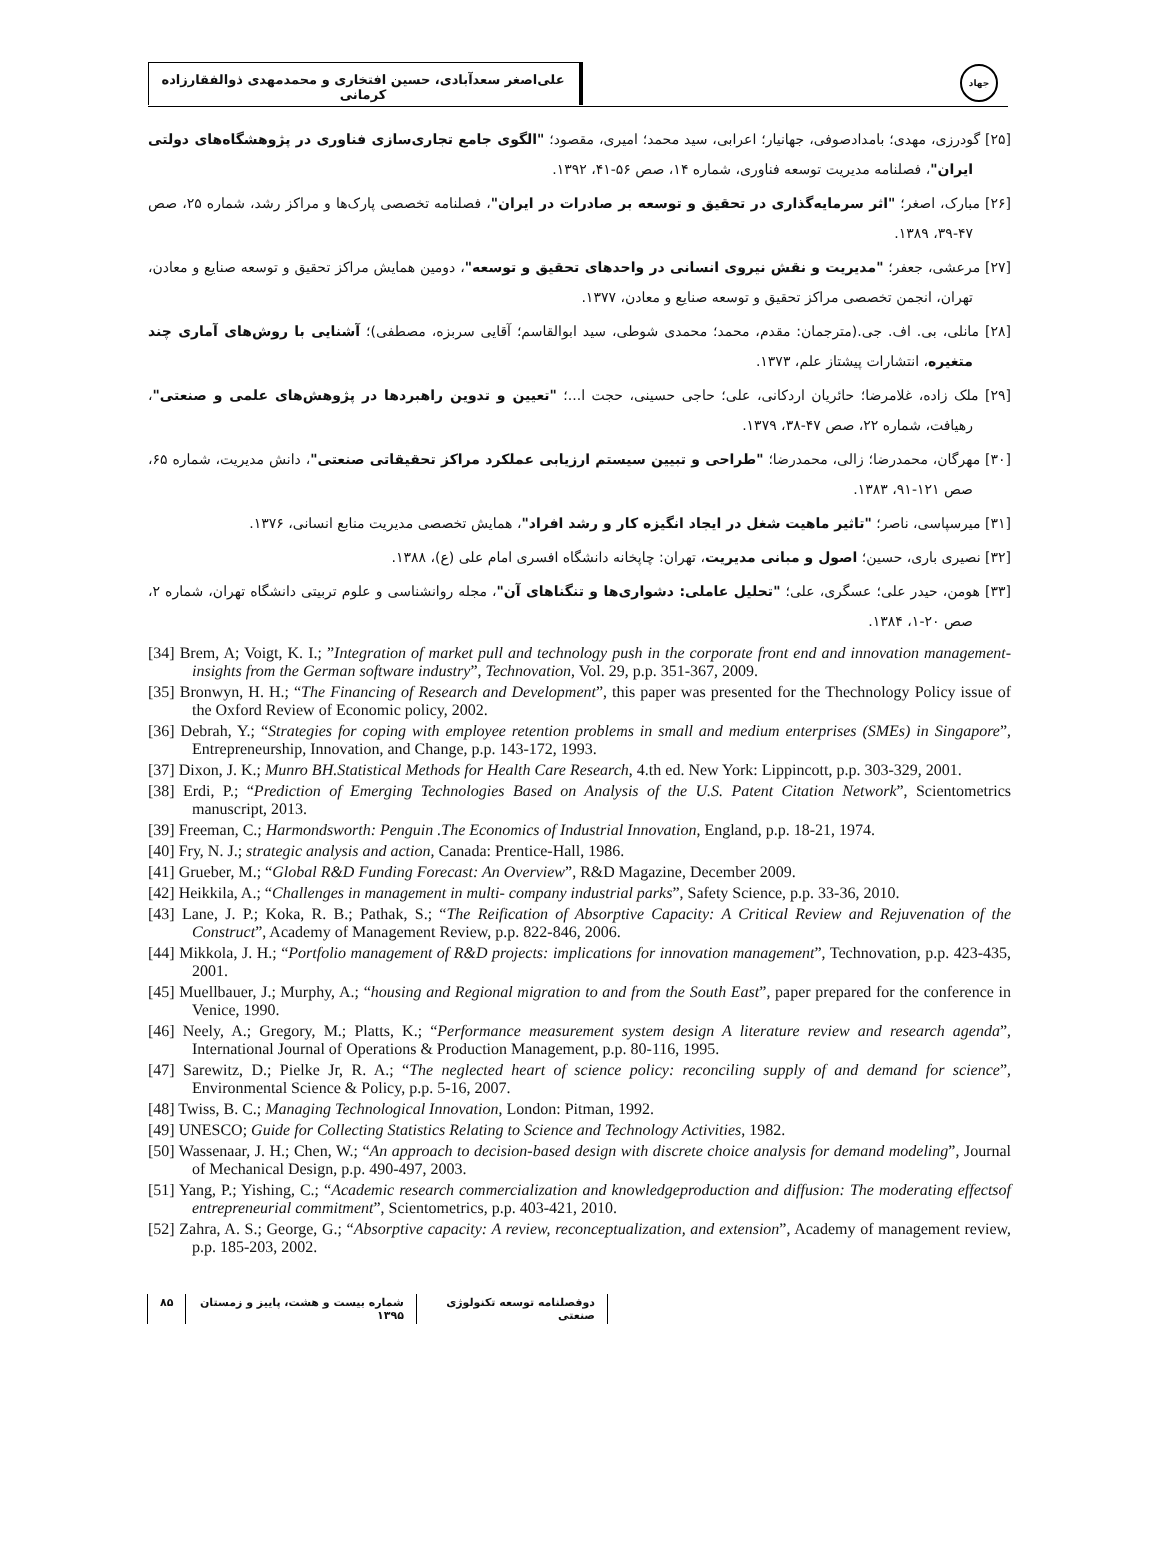علی‌اصغر سعدآبادی، حسین افتخاری و محمدمهدی ذوالفقارزاده کرمانی
جهاد
[۲۵] گودرزی، مهدی؛ بامدادصوفی، جهانیار؛ اعرابی، سید محمد؛ امیری، مقصود؛ "الگوی جامع تجاری‌سازی فناوری در پژوهشگاه‌های دولتی ایران"، فصلنامه مدیریت توسعه فناوری، شماره ۱۴، صص ۵۶-۴۱، ۱۳۹۲.
[۲۶] مبارک، اصغر؛ "اثر سرمایه‌گذاری در تحقیق و توسعه بر صادرات در ایران"، فصلنامه تخصصی پارک‌ها و مراکز رشد، شماره ۲۵، صص ۴۷-۳۹، ۱۳۸۹.
[۲۷] مرعشی، جعفر؛ "مدیریت و نقش نیروی انسانی در واحدهای تحقیق و توسعه"، دومین همایش مراکز تحقیق و توسعه صنایع و معادن، تهران، انجمن تخصصی مراکز تحقیق و توسعه صنایع و معادن، ۱۳۷۷.
[۲۸] مانلی، بی. اف. جی.(مترجمان: مقدم، محمد؛ محمدی شوطی، سید ابوالقاسم؛ آقایی سربزه، مصطفی)؛ آشنایی با روش‌های آماری چند متغیره، انتشارات پیشتاز علم، ۱۳۷۳.
[۲۹] ملک زاده، غلامرضا؛ حائریان اردکانی، علی؛ حاجی حسینی، حجت ا...؛ "تعیین و تدوین راهبردها در پژوهش‌های علمی و صنعتی"، رهیافت، شماره ۲۲، صص ۴۷-۳۸، ۱۳۷۹.
[۳۰] مهرگان، محمدرضا؛ زالی، محمدرضا؛ "طراحی و تبیین سیستم ارزیابی عملکرد مراکز تحقیقاتی صنعتی"، دانش مدیریت، شماره ۶۵، صص ۱۲۱-۹۱، ۱۳۸۳.
[۳۱] میرسپاسی، ناصر؛ "تاثیر ماهیت شغل در ایجاد انگیزه کار و رشد افراد"، همایش تخصصی مدیریت منابع انسانی، ۱۳۷۶.
[۳۲] نصیری باری، حسین؛ اصول و مبانی مدیریت، تهران: چاپخانه دانشگاه افسری امام علی (ع)، ۱۳۸۸.
[۳۳] هومن، حیدر علی؛ عسگری، علی؛ "تحلیل عاملی: دشواری‌ها و تنگناهای آن"، مجله روانشناسی و علوم تربیتی دانشگاه تهران، شماره ۲، صص ۲۰-۱، ۱۳۸۴.
[34] Brem, A; Voigt, K. I.; ”Integration of market pull and technology push in the corporate front end and innovation management- insights from the German software industry”, Technovation, Vol. 29, p.p. 351-367, 2009.
[35] Bronwyn, H. H.; “The Financing of Research and Development”, this paper was presented for the Thechnology Policy issue of the Oxford Review of Economic policy, 2002.
[36] Debrah, Y.; “Strategies for coping with employee retention problems in small and medium enterprises (SMEs) in Singapore”, Entrepreneurship, Innovation, and Change, p.p. 143-172, 1993.
[37] Dixon, J. K.; Munro BH.Statistical Methods for Health Care Research, 4.th ed. New York: Lippincott, p.p. 303-329, 2001.
[38] Erdi, P.; “Prediction of Emerging Technologies Based on Analysis of the U.S. Patent Citation Network”, Scientometrics manuscript, 2013.
[39] Freeman, C.; Harmondsworth: Penguin .The Economics of Industrial Innovation, England, p.p. 18-21, 1974.
[40] Fry, N. J.; strategic analysis and action, Canada: Prentice-Hall, 1986.
[41] Grueber, M.; “Global R&D Funding Forecast: An Overview”, R&D Magazine, December 2009.
[42] Heikkila, A.; “Challenges in management in multi- company industrial parks”, Safety Science, p.p. 33-36, 2010.
[43] Lane, J. P.; Koka, R. B.; Pathak, S.; “The Reification of Absorptive Capacity: A Critical Review and Rejuvenation of the Construct”, Academy of Management Review, p.p. 822-846, 2006.
[44] Mikkola, J. H.; “Portfolio management of R&D projects: implications for innovation management”, Technovation, p.p. 423-435, 2001.
[45] Muellbauer, J.; Murphy, A.; “housing and Regional migration to and from the South East”, paper prepared for the conference in Venice, 1990.
[46] Neely, A.; Gregory, M.; Platts, K.; “Performance measurement system design A literature review and research agenda”, International Journal of Operations & Production Management, p.p. 80-116, 1995.
[47] Sarewitz, D.; Pielke Jr, R. A.; “The neglected heart of science policy: reconciling supply of and demand for science”, Environmental Science & Policy, p.p. 5-16, 2007.
[48] Twiss, B. C.; Managing Technological Innovation, London: Pitman, 1992.
[49] UNESCO; Guide for Collecting Statistics Relating to Science and Technology Activities, 1982.
[50] Wassenaar, J. H.; Chen, W.; “An approach to decision-based design with discrete choice analysis for demand modeling”, Journal of Mechanical Design, p.p. 490-497, 2003.
[51] Yang, P.; Yishing, C.; “Academic research commercialization and knowledgeproduction and diffusion: The moderating effectsof entrepreneurial commitment”, Scientometrics, p.p. 403-421, 2010.
[52] Zahra, A. S.; George, G.; “Absorptive capacity: A review, reconceptualization, and extension”, Academy of management review, p.p. 185-203, 2002.
دوفصلنامه توسعه تکنولوژی صنعتی شماره بیست و هشت، پاییز و زمستان ۱۳۹۵ ۸۵